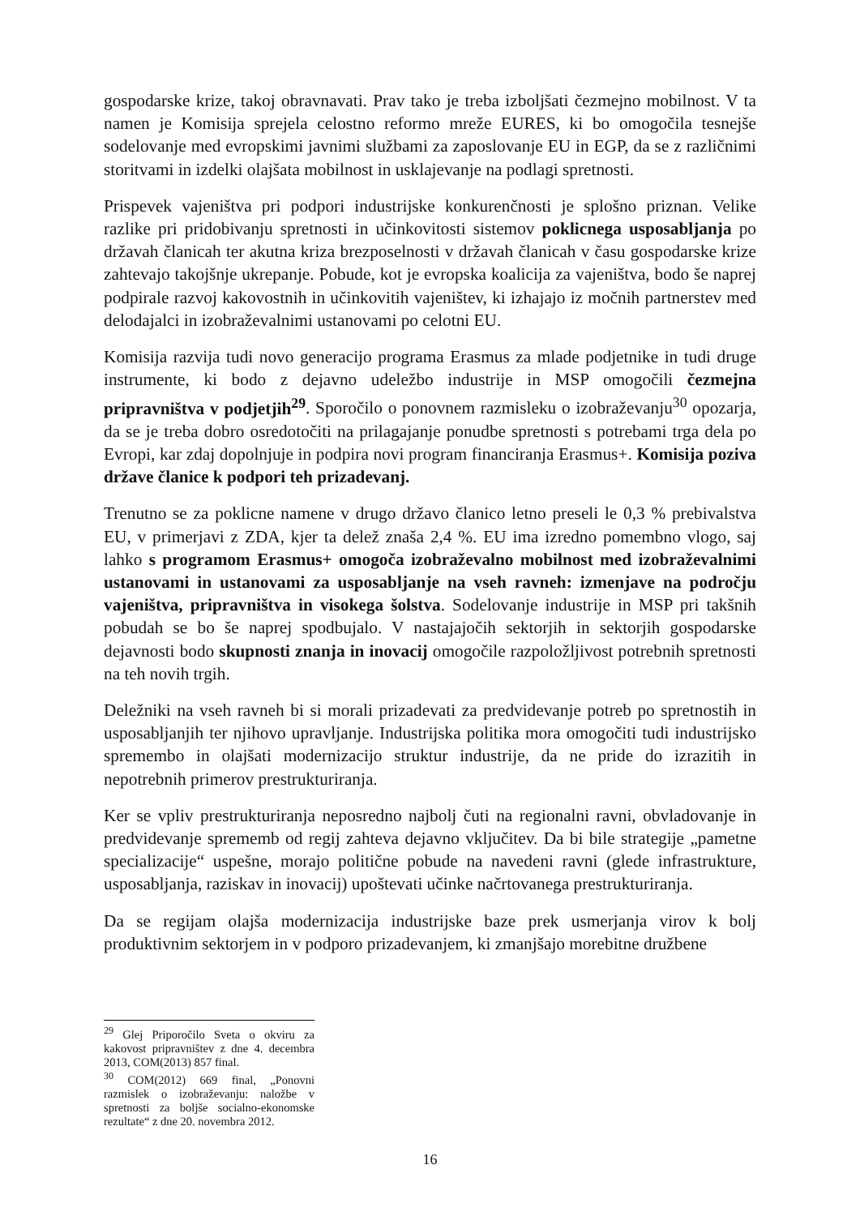gospodarske krize, takoj obravnavati. Prav tako je treba izboljšati čezmejno mobilnost. V ta namen je Komisija sprejela celostno reformo mreže EURES, ki bo omogočila tesnejše sodelovanje med evropskimi javnimi službami za zaposlovanje EU in EGP, da se z različnimi storitvami in izdelki olajšata mobilnost in usklajevanje na podlagi spretnosti.
Prispevek vajeništva pri podpori industrijske konkurenčnosti je splošno priznan. Velike razlike pri pridobivanju spretnosti in učinkovitosti sistemov poklicnega usposabljanja po državah članicah ter akutna kriza brezposelnosti v državah članicah v času gospodarske krize zahtevajo takojšnje ukrepanje. Pobude, kot je evropska koalicija za vajeništva, bodo še naprej podpirale razvoj kakovostnih in učinkovitih vajeništev, ki izhajajo iz močnih partnerstev med delodajalci in izobraževalnimi ustanovami po celotni EU.
Komisija razvija tudi novo generacijo programa Erasmus za mlade podjetnike in tudi druge instrumente, ki bodo z dejavno udeležbo industrije in MSP omogočili čezmejna pripravništva v podjetjih<sup>29</sup>. Sporočilo o ponovnem razmisleku o izobraževanju<sup>30</sup> opozarja, da se je treba dobro osredotočiti na prilagajanje ponudbe spretnosti s potrebami trga dela po Evropi, kar zdaj dopolnjuje in podpira novi program financiranja Erasmus+. Komisija poziva države članice k podpori teh prizadevanj.
Trenutno se za poklicne namene v drugo državo članico letno preseli le 0,3 % prebivalstva EU, v primerjavi z ZDA, kjer ta delež znaša 2,4 %. EU ima izredno pomembno vlogo, saj lahko s programom Erasmus+ omogoča izobraževalno mobilnost med izobraževalnimi ustanovami in ustanovami za usposabljanje na vseh ravneh: izmenjave na področju vajeništva, pripravništva in visokega šolstva. Sodelovanje industrije in MSP pri takšnih pobudah se bo še naprej spodbujalo. V nastajajočih sektorjih in sektorjih gospodarske dejavnosti bodo skupnosti znanja in inovacij omogočile razpoložljivost potrebnih spretnosti na teh novih trgih.
Deležniki na vseh ravneh bi si morali prizadevati za predvidevanje potreb po spretnostih in usposabljanjih ter njihovo upravljanje. Industrijska politika mora omogočiti tudi industrijsko spremembo in olajšati modernizacijo struktur industrije, da ne pride do izrazitih in nepotrebnih primerov prestrukturiranja.
Ker se vpliv prestrukturiranja neposredno najbolj čuti na regionalni ravni, obvladovanje in predvidevanje sprememb od regij zahteva dejavno vključitev. Da bi bile strategije „pametne specializacije“ uspešne, morajo politične pobude na navedeni ravni (glede infrastrukture, usposabljanja, raziskav in inovacij) upoštevati učinke načrtovanega prestrukturiranja.
Da se regijam olajša modernizacija industrijske baze prek usmerjanja virov k bolj produktivnim sektorjem in v podporo prizadevanjem, ki zmanjšajo morebitne družbene
<sup>29</sup> Glej Priporočilo Sveta o okviru za kakovost pripravništev z dne 4. decembra 2013, COM(2013) 857 final.
<sup>30</sup> COM(2012) 669 final, „Ponovni razmislek o izobraževanju: naložbe v spretnosti za boljše socialno-ekonomske rezultate“ z dne 20. novembra 2012.
16